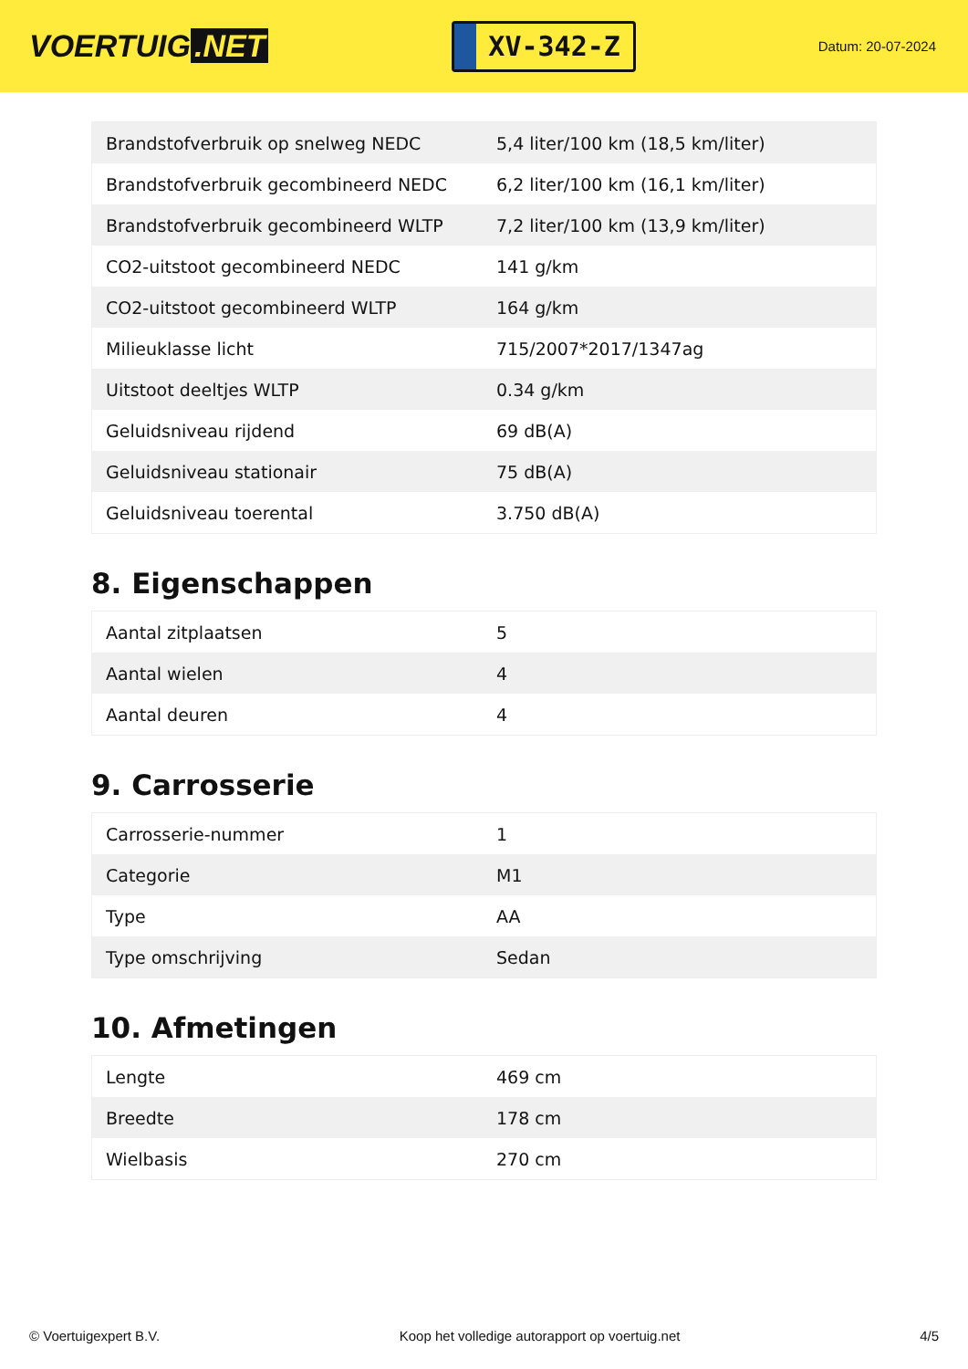VOERTUIG.NET
XV-342-Z
Datum: 20-07-2024
| Brandstofverbruik op snelweg NEDC | 5,4 liter/100 km (18,5 km/liter) |
| Brandstofverbruik gecombineerd NEDC | 6,2 liter/100 km (16,1 km/liter) |
| Brandstofverbruik gecombineerd WLTP | 7,2 liter/100 km (13,9 km/liter) |
| CO2-uitstoot gecombineerd NEDC | 141 g/km |
| CO2-uitstoot gecombineerd WLTP | 164 g/km |
| Milieuklasse licht | 715/2007*2017/1347ag |
| Uitstoot deeltjes WLTP | 0.34 g/km |
| Geluidsniveau rijdend | 69 dB(A) |
| Geluidsniveau stationair | 75 dB(A) |
| Geluidsniveau toerental | 3.750 dB(A) |
8. Eigenschappen
| Aantal zitplaatsen | 5 |
| Aantal wielen | 4 |
| Aantal deuren | 4 |
9. Carrosserie
| Carrosserie-nummer | 1 |
| Categorie | M1 |
| Type | AA |
| Type omschrijving | Sedan |
10. Afmetingen
| Lengte | 469 cm |
| Breedte | 178 cm |
| Wielbasis | 270 cm |
© Voertuigexpert B.V. Koop het volledige autorapport op voertuig.net 4/5